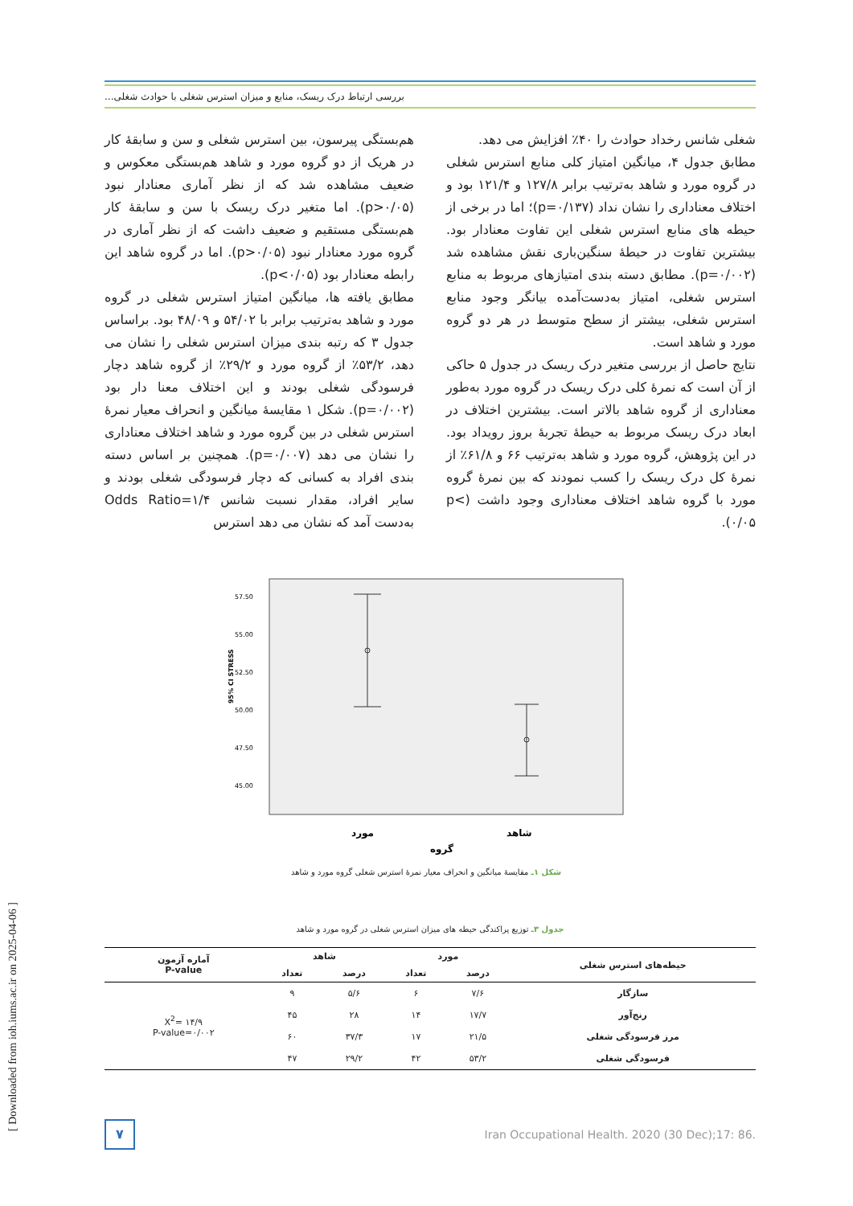بررسی ارتباط درک ریسک، منابع و میزان استرس شغلی با حوادث شغلی...
هم‌بستگی پیرسون، بین استرس شغلی و سن و سابقهٔ کار در هریک از دو گروه مورد و شاهد هم‌بستگی معکوس و ضعیف مشاهده شد که از نظر آماری معنادار نبود (p>۰/۰۵). اما متغیر درک ریسک با سن و سابقهٔ کار هم‌بستگی مستقیم و ضعیف داشت که از نظر آماری در گروه مورد معنادار نبود (p>۰/۰۵). اما در گروه شاهد این رابطه معنادار بود (p<۰/۰۵).
مطابق یافته ها، میانگین امتیاز استرس شغلی در گروه مورد و شاهد به‌ترتیب برابر با ۵۴/۰۲ و ۴۸/۰۹ بود. براساس جدول ۳ که رتبه بندی میزان استرس شغلی را نشان می دهد، ۵۳/۲٪ از گروه مورد و ۲۹/۲٪ از گروه شاهد دچار فرسودگی شغلی بودند و این اختلاف معنا دار بود (p=۰/۰۰۲). شکل ۱ مقایسهٔ میانگین و انحراف معیار نمرهٔ استرس شغلی در بین گروه مورد و شاهد اختلاف معناداری را نشان می دهد (p=۰/۰۰۷). همچنین بر اساس دسته بندی افراد به کسانی که دچار فرسودگی شغلی بودند و سایر افراد، مقدار نسبت شانس Odds Ratio=۱/۴ به‌دست آمد که نشان می دهد استرس
شغلی شانس رخداد حوادث را ۴۰٪ افزایش می دهد.
مطابق جدول ۴، میانگین امتیاز کلی منابع استرس شغلی در گروه مورد و شاهد به‌ترتیب برابر ۱۲۷/۸ و ۱۲۱/۴ بود و اختلاف معناداری را نشان نداد (p=۰/۱۳۷)؛ اما در برخی از حیطه های منابع استرس شغلی این تفاوت معنادار بود. بیشترین تفاوت در حیطهٔ سنگین‌باری نقش مشاهده شد (p=۰/۰۰۲). مطابق دسته بندی امتیازهای مربوط به منابع استرس شغلی، امتیاز به‌دست‌آمده بیانگر وجود منابع استرس شغلی، بیشتر از سطح متوسط در هر دو گروه مورد و شاهد است.
نتایج حاصل از بررسی متغیر درک ریسک در جدول ۵ حاکی از آن است که نمرهٔ کلی درک ریسک در گروه مورد به‌طور معناداری از گروه شاهد بالاتر است. بیشترین اختلاف در ابعاد درک ریسک مربوط به حیطهٔ تجربهٔ بروز رویداد بود. در این پژوهش، گروه مورد و شاهد به‌ترتیب ۶۶ و ۶۱/۸٪ از نمرهٔ کل درک ریسک را کسب نمودند که بین نمرهٔ گروه مورد با گروه شاهد اختلاف معناداری وجود داشت (p< ۰/۰۵).
95% CI STRESS
57.50
55.00
52.50
50.00
47.50
45.00
مورد
شاهد
گروه
شکل ۱ـ مقایسهٔ میانگین و انحراف معیار نمرهٔ استرس شغلی گروه مورد و شاهد
جدول ۳ـ توزیع پراکندگی حیطه های میزان استرس شغلی در گروه مورد و شاهد
| حیطه‌های استرس شغلی | مورد | | شاهد | | آماره آزمون P-value |
| --- | --- | --- | --- | --- | --- |
| | درصد | تعداد | درصد | تعداد | |
| سازگار | ۷/۶ | ۶ | ۵/۶ | ۹ | X<sup>2</sup>= ۱۴/۹ P-value=۰/۰۰۲ |
| رنج‌آور | ۱۷/۷ | ۱۴ | ۲۸ | ۴۵ | |
| مرز فرسودگی شغلی | ۲۱/۵ | ۱۷ | ۳۷/۳ | ۶۰ | |
| فرسودگی شغلی | ۵۳/۲ | ۴۲ | ۲۹/۲ | ۴۷ | |
۷
Iran Occupational Health. 2020 (30 Dec);17: 86.
[ Downloaded from ioh.iums.ac.ir on 2025-04-06 ]